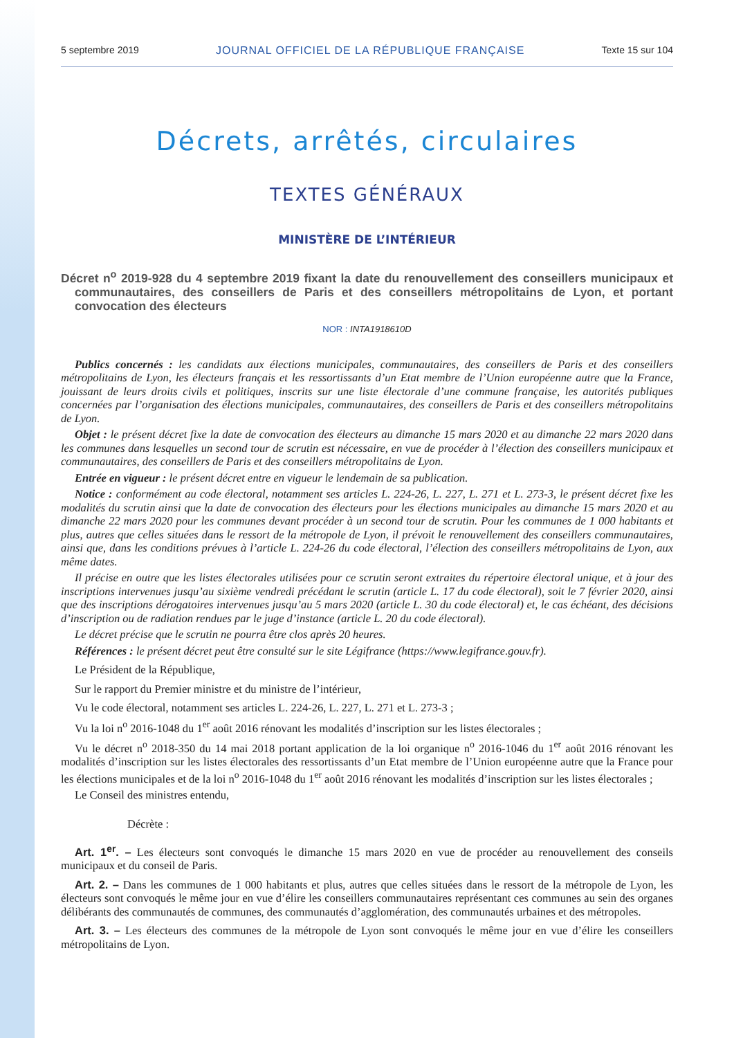5 septembre 2019 JOURNAL OFFICIEL DE LA RÉPUBLIQUE FRANÇAISE Texte 15 sur 104
Décrets, arrêtés, circulaires
TEXTES GÉNÉRAUX
MINISTÈRE DE L’INTÉRIEUR
Décret n<sup>o</sup> 2019-928 du 4 septembre 2019 fixant la date du renouvellement des conseillers municipaux et communautaires, des conseillers de Paris et des conseillers métropolitains de Lyon, et portant convocation des électeurs
NOR : INTA1918610D
Publics concernés : les candidats aux élections municipales, communautaires, des conseillers de Paris et des conseillers métropolitains de Lyon, les électeurs français et les ressortissants d’un Etat membre de l’Union européenne autre que la France, jouissant de leurs droits civils et politiques, inscrits sur une liste électorale d’une commune française, les autorités publiques concernées par l’organisation des élections municipales, communautaires, des conseillers de Paris et des conseillers métropolitains de Lyon.
Objet : le présent décret fixe la date de convocation des électeurs au dimanche 15 mars 2020 et au dimanche 22 mars 2020 dans les communes dans lesquelles un second tour de scrutin est nécessaire, en vue de procéder à l’élection des conseillers municipaux et communautaires, des conseillers de Paris et des conseillers métropolitains de Lyon.
Entrée en vigueur : le présent décret entre en vigueur le lendemain de sa publication.
Notice : conformément au code électoral, notamment ses articles L. 224-26, L. 227, L. 271 et L. 273-3, le présent décret fixe les modalités du scrutin ainsi que la date de convocation des électeurs pour les élections municipales au dimanche 15 mars 2020 et au dimanche 22 mars 2020 pour les communes devant procéder à un second tour de scrutin. Pour les communes de 1 000 habitants et plus, autres que celles situées dans le ressort de la métropole de Lyon, il prévoit le renouvellement des conseillers communautaires, ainsi que, dans les conditions prévues à l’article L. 224-26 du code électoral, l’élection des conseillers métropolitains de Lyon, aux même dates.
Il précise en outre que les listes électorales utilisées pour ce scrutin seront extraites du répertoire électoral unique, et à jour des inscriptions intervenues jusqu’au sixième vendredi précédant le scrutin (article L. 17 du code électoral), soit le 7 février 2020, ainsi que des inscriptions dérogatoires intervenues jusqu’au 5 mars 2020 (article L. 30 du code électoral) et, le cas échéant, des décisions d’inscription ou de radiation rendues par le juge d’instance (article L. 20 du code électoral).
Le décret précise que le scrutin ne pourra être clos après 20 heures.
Références : le présent décret peut être consulté sur le site Légifrance (https://www.legifrance.gouv.fr).
Le Président de la République,
Sur le rapport du Premier ministre et du ministre de l’intérieur,
Vu le code électoral, notamment ses articles L. 224-26, L. 227, L. 271 et L. 273-3 ;
Vu la loi n<sup>o</sup> 2016-1048 du 1<sup>er</sup> août 2016 rénovant les modalités d’inscription sur les listes électorales ;
Vu le décret n<sup>o</sup> 2018-350 du 14 mai 2018 portant application de la loi organique n<sup>o</sup> 2016-1046 du 1<sup>er</sup> août 2016 rénovant les modalités d’inscription sur les listes électorales des ressortissants d’un Etat membre de l’Union européenne autre que la France pour les élections municipales et de la loi n<sup>o</sup> 2016-1048 du 1<sup>er</sup> août 2016 rénovant les modalités d’inscription sur les listes électorales ;
Le Conseil des ministres entendu,
Décrète :
Art. 1<sup>er</sup>. – Les électeurs sont convoqués le dimanche 15 mars 2020 en vue de procéder au renouvellement des conseils municipaux et du conseil de Paris.
Art. 2. – Dans les communes de 1 000 habitants et plus, autres que celles situées dans le ressort de la métropole de Lyon, les électeurs sont convoqués le même jour en vue d’élire les conseillers communautaires représentant ces communes au sein des organes délibérants des communautés de communes, des communautés d’agglomération, des communautés urbaines et des métropoles.
Art. 3. – Les électeurs des communes de la métropole de Lyon sont convoqués le même jour en vue d’élire les conseillers métropolitains de Lyon.